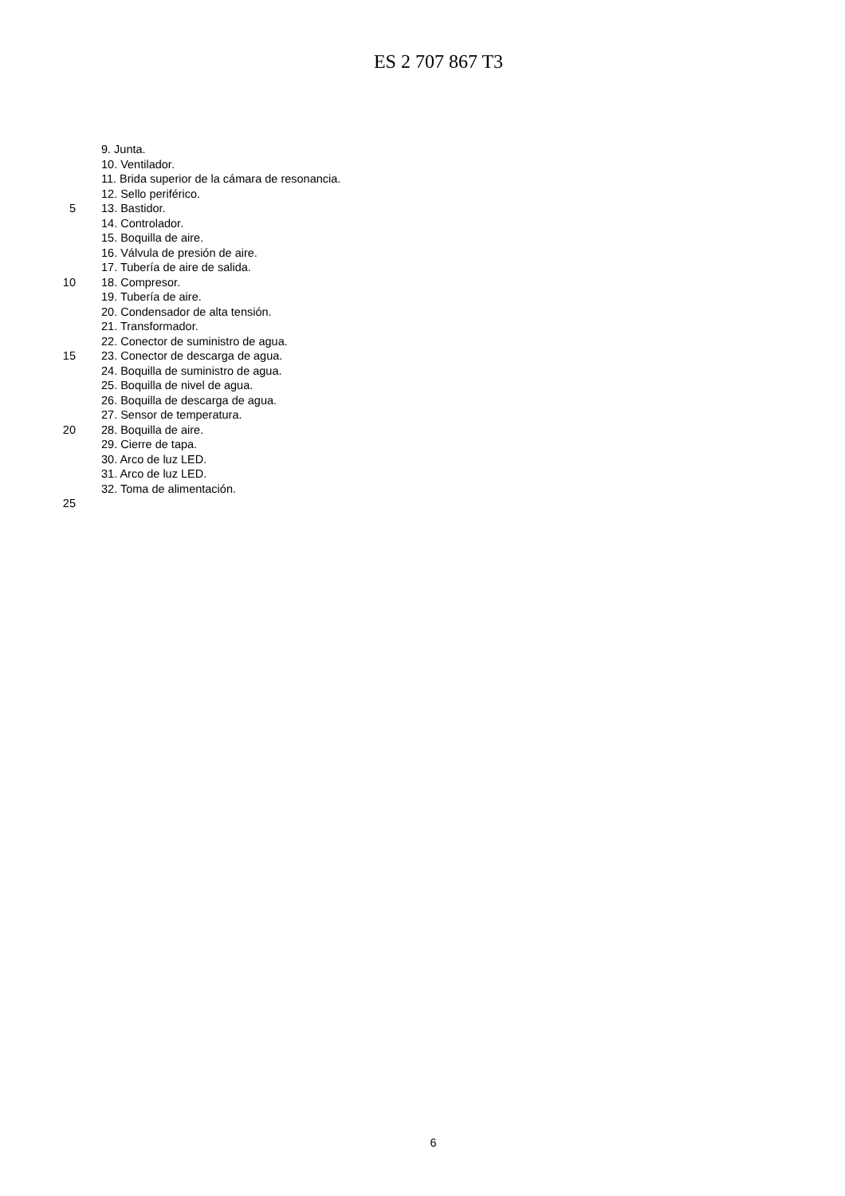ES 2 707 867 T3
9. Junta.
10. Ventilador.
11. Brida superior de la cámara de resonancia.
12. Sello periférico.
5 13. Bastidor.
14. Controlador.
15. Boquilla de aire.
16. Válvula de presión de aire.
17. Tubería de aire de salida.
10 18. Compresor.
19. Tubería de aire.
20. Condensador de alta tensión.
21. Transformador.
22. Conector de suministro de agua.
15 23. Conector de descarga de agua.
24. Boquilla de suministro de agua.
25. Boquilla de nivel de agua.
26. Boquilla de descarga de agua.
27. Sensor de temperatura.
20 28. Boquilla de aire.
29. Cierre de tapa.
30. Arco de luz LED.
31. Arco de luz LED.
32. Toma de alimentación.
25
6